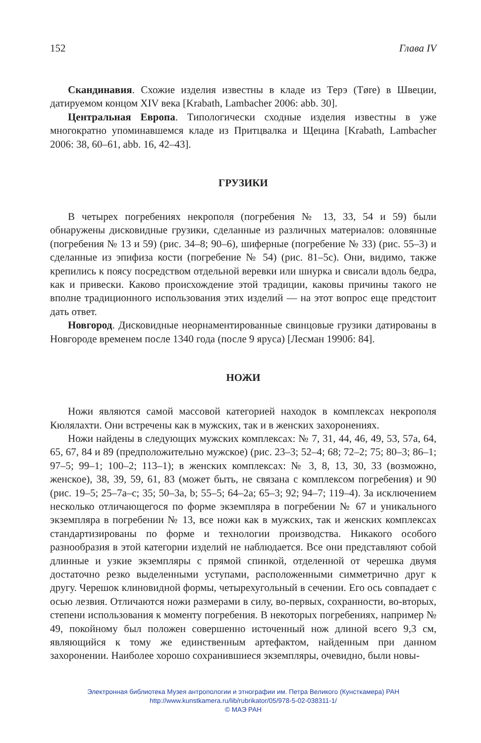152 Глава IV
Скандинавия. Схожие изделия известны в кладе из Терэ (Tøre) в Швеции, датируемом концом XIV века [Krabath, Lambacher 2006: abb. 30].
Центральная Европа. Типологически сходные изделия известны в уже многократно упоминавшемся кладе из Притцвалка и Щецина [Krabath, Lambacher 2006: 38, 60–61, abb. 16, 42–43].
ГРУЗИКИ
В четырех погребениях некрополя (погребения № 13, 33, 54 и 59) были обнаружены дисковидные грузики, сделанные из различных материалов: оловянные (погребения № 13 и 59) (рис. 34–8; 90–6), шиферные (погребение № 33) (рис. 55–3) и сделанные из эпифиза кости (погребение № 54) (рис. 81–5c). Они, видимо, также крепились к поясу посредством отдельной веревки или шнурка и свисали вдоль бедра, как и привески. Каково происхождение этой традиции, каковы причины такого не вполне традиционного использования этих изделий — на этот вопрос еще предстоит дать ответ.
Новгород. Дисковидные неорнаментированные свинцовые грузики датированы в Новгороде временем после 1340 года (после 9 яруса) [Лесман 1990б: 84].
НОЖИ
Ножи являются самой массовой категорией находок в комплексах некрополя Кюлялахти. Они встречены как в мужских, так и в женских захоронениях.
Ножи найдены в следующих мужских комплексах: № 7, 31, 44, 46, 49, 53, 57а, 64, 65, 67, 84 и 89 (предположительно мужское) (рис. 23–3; 52–4; 68; 72–2; 75; 80–3; 86–1; 97–5; 99–1; 100–2; 113–1); в женских комплексах: № 3, 8, 13, 30, 33 (возможно, женское), 38, 39, 59, 61, 83 (может быть, не связана с комплексом погребения) и 90 (рис. 19–5; 25–7a–c; 35; 50–3a, b; 55–5; 64–2a; 65–3; 92; 94–7; 119–4). За исключением несколько отличающегося по форме экземпляра в погребении № 67 и уникального экземпляра в погребении № 13, все ножи как в мужских, так и женских комплексах стандартизированы по форме и технологии производства. Никакого особого разнообразия в этой категории изделий не наблюдается. Все они представляют собой длинные и узкие экземпляры с прямой спинкой, отделенной от черешка двумя достаточно резко выделенными уступами, расположенными симметрично друг к другу. Черешок клиновидной формы, четырехугольный в сечении. Его ось совпадает с осью лезвия. Отличаются ножи размерами в силу, во-первых, сохранности, во-вторых, степени использования к моменту погребения. В некоторых погребениях, например № 49, покойному был положен совершенно источенный нож длиной всего 9,3 см, являющийся к тому же единственным артефактом, найденным при данном захоронении. Наиболее хорошо сохранившиеся экземпляры, очевидно, были новы-
Электронная библиотека Музея антропологии и этнографии им. Петра Великого (Кунсткамера) РАН
http://www.kunstkamera.ru/lib/rubrikator/05/978-5-02-038311-1/
© МАЭ РАН